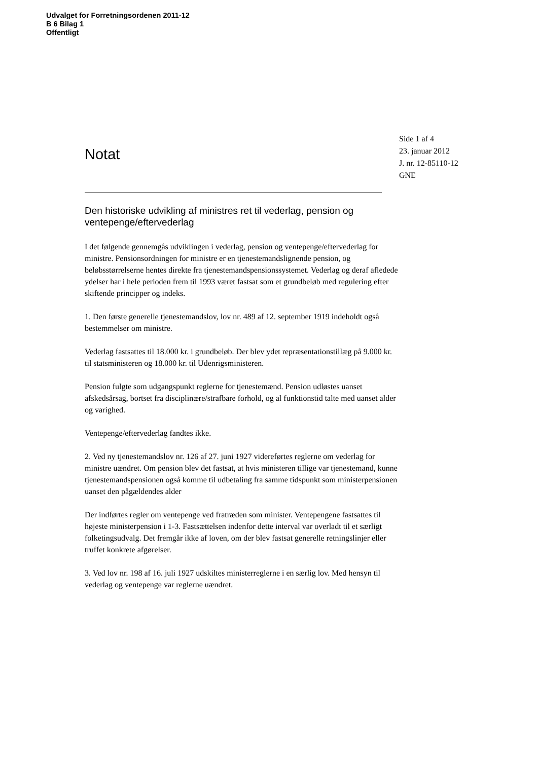Udvalget for Forretningsordenen 2011-12
B 6 Bilag 1
Offentligt
Notat
Side 1 af 4
23. januar 2012
J. nr. 12-85110-12
GNE
Den historiske udvikling af ministres ret til vederlag, pension og ventepenge/eftervederlag
I det følgende gennemgås udviklingen i vederlag, pension og ventepenge/eftervederlag for ministre. Pensionsordningen for ministre er en tjenestemandslignende pension, og beløbsstørrelserne hentes direkte fra tjenestemandspensionssystemet. Vederlag og deraf afledede ydelser har i hele perioden frem til 1993 været fastsat som et grundbeløb med regulering efter skiftende principper og indeks.
1. Den første generelle tjenestemandslov, lov nr. 489 af 12. september 1919 indeholdt også bestemmelser om ministre.
Vederlag fastsattes til 18.000 kr. i grundbeløb. Der blev ydet repræsentationstillæg på 9.000 kr. til statsministeren og 18.000 kr. til Udenrigsministeren.
Pension fulgte som udgangspunkt reglerne for tjenestemænd. Pension udløstes uanset afskedsårsag, bortset fra disciplinære/strafbare forhold, og al funktionstid talte med uanset alder og varighed.
Ventepenge/eftervederlag fandtes ikke.
2. Ved ny tjenestemandslov nr. 126 af 27. juni 1927 videreførtes reglerne om vederlag for ministre uændret. Om pension blev det fastsat, at hvis ministeren tillige var tjenestemand, kunne tjenestemandspensionen også komme til udbetaling fra samme tidspunkt som ministerpensionen uanset den pågældendes alder
Der indførtes regler om ventepenge ved fratræden som minister. Ventepengene fastsattes til højeste ministerpension i 1-3. Fastsættelsen indenfor dette interval var overladt til et særligt folketingsudvalg. Det fremgår ikke af loven, om der blev fastsat generelle retningslinjer eller truffet konkrete afgørelser.
3. Ved lov nr. 198 af 16. juli 1927 udskiltes ministerreglerne i en særlig lov. Med hensyn til vederlag og ventepenge var reglerne uændret.